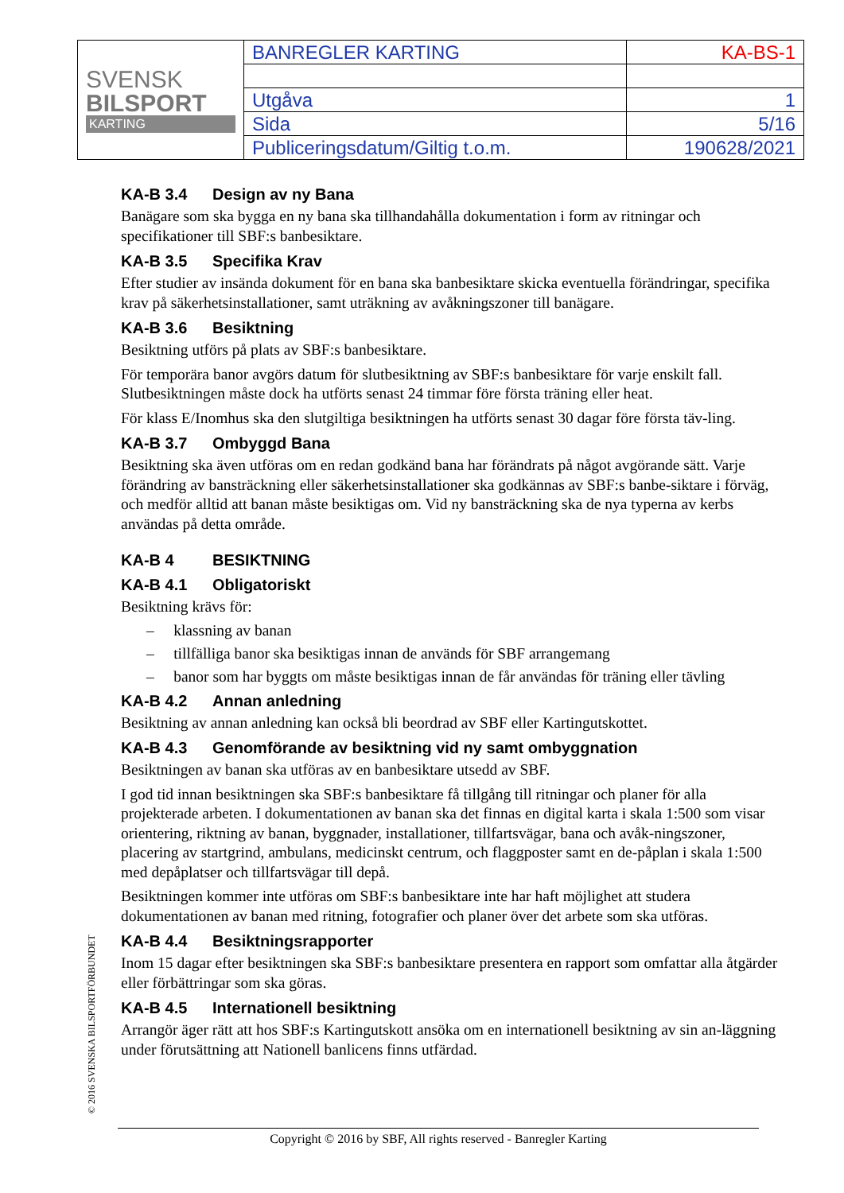| SVENSK BILSPORT KARTING | BANREGLER KARTING | KA-BS-1 |
| | Utgåva | 1 |
| | Sida | 5/16 |
| | Publiceringsdatum/Giltig t.o.m. | 190628/2021 |
KA-B 3.4 Design av ny Bana
Banägare som ska bygga en ny bana ska tillhandahålla dokumentation i form av ritningar och specifikationer till SBF:s banbesiktare.
KA-B 3.5 Specifika Krav
Efter studier av insända dokument för en bana ska banbesiktare skicka eventuella förändringar, specifika krav på säkerhetsinstallationer, samt uträkning av avåkningszoner till banägare.
KA-B 3.6 Besiktning
Besiktning utförs på plats av SBF:s banbesiktare.
För temporära banor avgörs datum för slutbesiktning av SBF:s banbesiktare för varje enskilt fall. Slutbesiktningen måste dock ha utförts senast 24 timmar före första träning eller heat.
För klass E/Inomhus ska den slutgiltiga besiktningen ha utförts senast 30 dagar före första täv-ling.
KA-B 3.7 Ombyggd Bana
Besiktning ska även utföras om en redan godkänd bana har förändrats på något avgörande sätt. Varje förändring av bansträckning eller säkerhetsinstallationer ska godkännas av SBF:s banbe-siktare i förväg, och medför alltid att banan måste besiktigas om. Vid ny bansträckning ska de nya typerna av kerbs användas på detta område.
KA-B 4 BESIKTNING
KA-B 4.1 Obligatoriskt
Besiktning krävs för:
– klassning av banan
– tillfälliga banor ska besiktigas innan de används för SBF arrangemang
– banor som har byggts om måste besiktigas innan de får användas för träning eller tävling
KA-B 4.2 Annan anledning
Besiktning av annan anledning kan också bli beordrad av SBF eller Kartingutskottet.
KA-B 4.3 Genomförande av besiktning vid ny samt ombyggnation
Besiktningen av banan ska utföras av en banbesiktare utsedd av SBF.
I god tid innan besiktningen ska SBF:s banbesiktare få tillgång till ritningar och planer för alla projekterade arbeten. I dokumentationen av banan ska det finnas en digital karta i skala 1:500 som visar orientering, riktning av banan, byggnader, installationer, tillfartsvägar, bana och avåk-ningszoner, placering av startgrind, ambulans, medicinskt centrum, och flaggposter samt en de-påplan i skala 1:500 med depåplatser och tillfartsvägar till depå.
Besiktningen kommer inte utföras om SBF:s banbesiktare inte har haft möjlighet att studera dokumentationen av banan med ritning, fotografier och planer över det arbete som ska utföras.
KA-B 4.4 Besiktningsrapporter
Inom 15 dagar efter besiktningen ska SBF:s banbesiktare presentera en rapport som omfattar alla åtgärder eller förbättringar som ska göras.
KA-B 4.5 Internationell besiktning
Arrangör äger rätt att hos SBF:s Kartingutskott ansöka om en internationell besiktning av sin an-läggning under förutsättning att Nationell banlicens finns utfärdad.
© 2016 SVENSKA BILSPORTFÖRBUNDET
Copyright © 2016 by SBF, All rights reserved - Banregler Karting